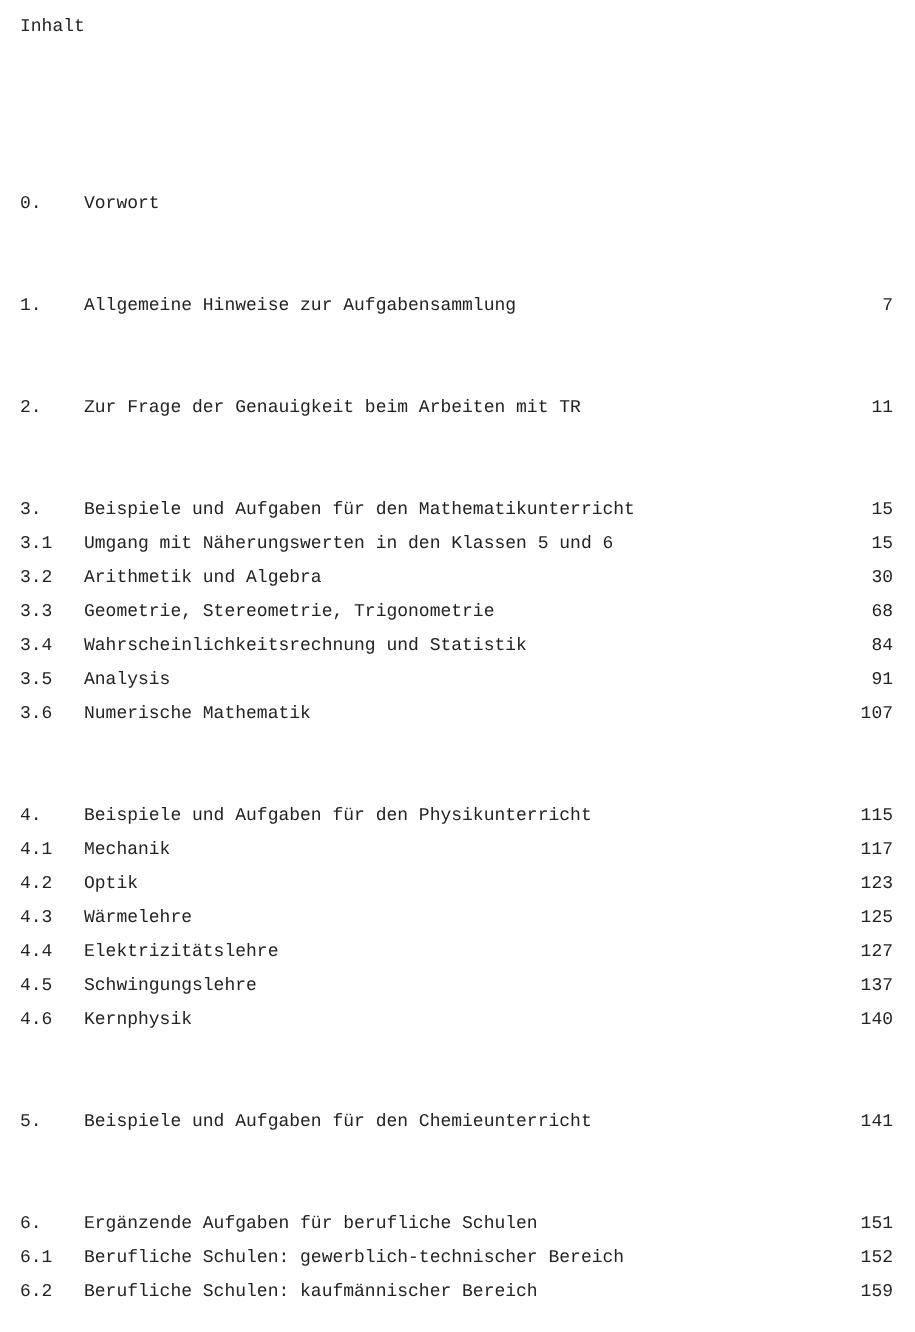Inhalt
0. Vorwort
1. Allgemeine Hinweise zur Aufgabensammlung 7
2. Zur Frage der Genauigkeit beim Arbeiten mit TR 11
3. Beispiele und Aufgaben für den Mathematikunterricht 15
3.1 Umgang mit Näherungswerten in den Klassen 5 und 6 15
3.2 Arithmetik und Algebra 30
3.3 Geometrie, Stereometrie, Trigonometrie 68
3.4 Wahrscheinlichkeitsrechnung und Statistik 84
3.5 Analysis 91
3.6 Numerische Mathematik 107
4. Beispiele und Aufgaben für den Physikunterricht 115
4.1 Mechanik 117
4.2 Optik 123
4.3 Wärmelehre 125
4.4 Elektrizitätslehre 127
4.5 Schwingungslehre 137
4.6 Kernphysik 140
5. Beispiele und Aufgaben für den Chemieunterricht 141
6. Ergänzende Aufgaben für berufliche Schulen 151
6.1 Berufliche Schulen: gewerblich-technischer Bereich 152
6.2 Berufliche Schulen: kaufmännischer Bereich 159